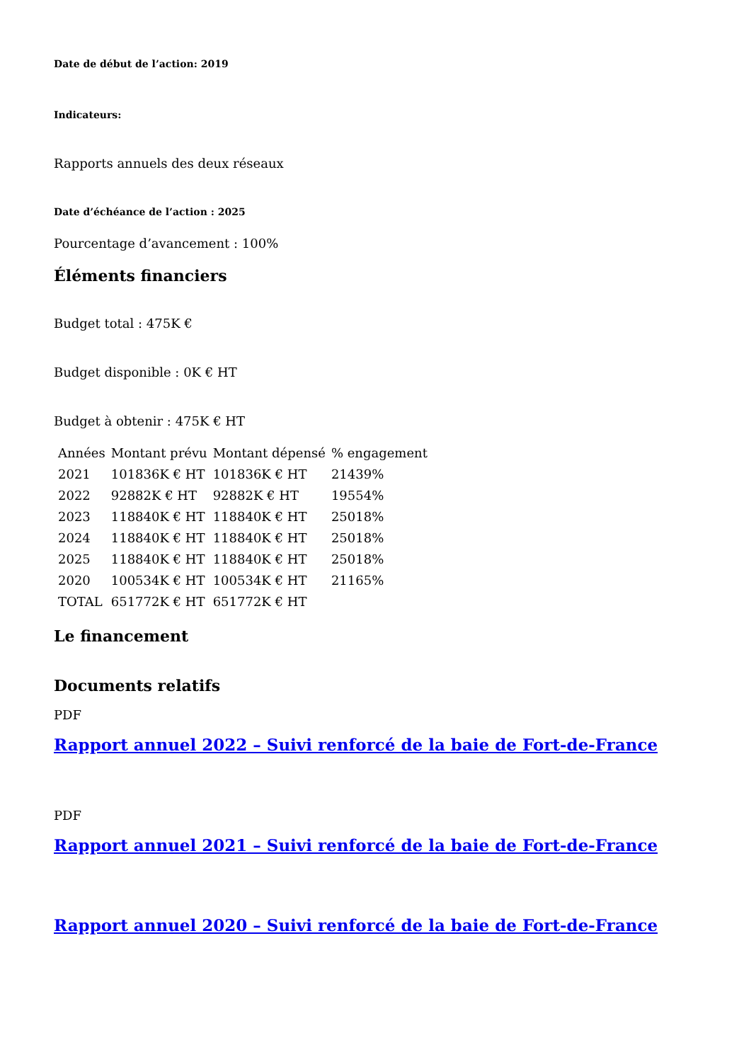Date de début de l’action: 2019
Indicateurs:
Rapports annuels des deux réseaux
Date d’échéance de l’action : 2025
Pourcentage d’avancement : 100%
Éléments financiers
Budget total : 475K €
Budget disponible : 0K € HT
Budget à obtenir : 475K € HT
| Années | Montant prévu | Montant dépensé | % engagement |
| 2021 | 101836K € HT | 101836K € HT | 21439% |
| 2022 | 92882K € HT | 92882K € HT | 19554% |
| 2023 | 118840K € HT | 118840K € HT | 25018% |
| 2024 | 118840K € HT | 118840K € HT | 25018% |
| 2025 | 118840K € HT | 118840K € HT | 25018% |
| 2020 | 100534K € HT | 100534K € HT | 21165% |
| TOTAL | 651772K € HT | 651772K € HT | |
Le financement
Documents relatifs
PDF
Rapport annuel 2022 – Suivi renforcé de la baie de Fort-de-France
PDF
Rapport annuel 2021 – Suivi renforcé de la baie de Fort-de-France
Rapport annuel 2020 – Suivi renforcé de la baie de Fort-de-France